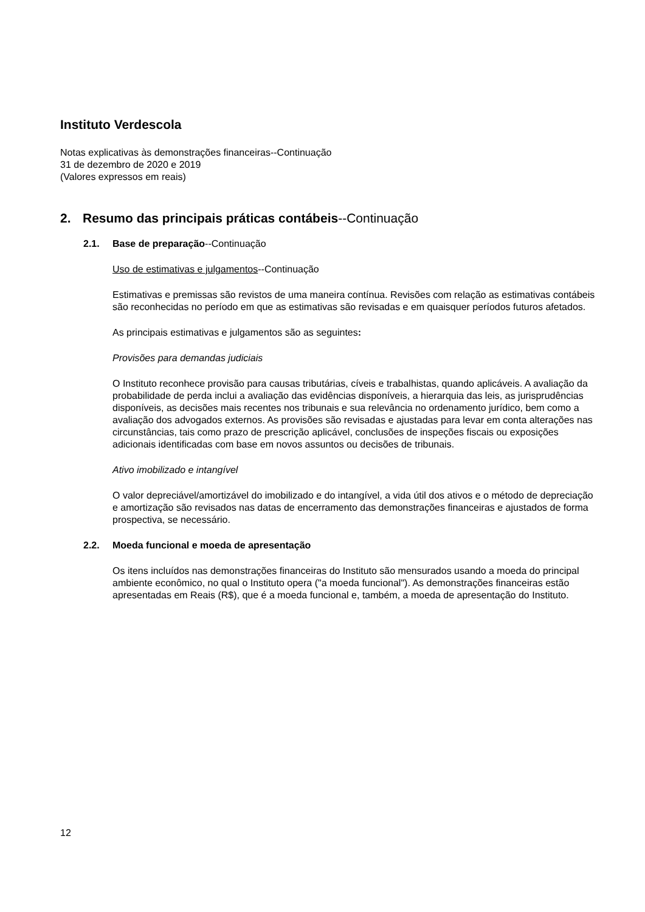Instituto Verdescola
Notas explicativas às demonstrações financeiras--Continuação
31 de dezembro de 2020 e 2019
(Valores expressos em reais)
2. Resumo das principais práticas contábeis--Continuação
2.1. Base de preparação--Continuação
Uso de estimativas e julgamentos--Continuação
Estimativas e premissas são revistos de uma maneira contínua. Revisões com relação as estimativas contábeis são reconhecidas no período em que as estimativas são revisadas e em quaisquer períodos futuros afetados.
As principais estimativas e julgamentos são as seguintes:
Provisões para demandas judiciais
O Instituto reconhece provisão para causas tributárias, cíveis e trabalhistas, quando aplicáveis. A avaliação da probabilidade de perda inclui a avaliação das evidências disponíveis, a hierarquia das leis, as jurisprudências disponíveis, as decisões mais recentes nos tribunais e sua relevância no ordenamento jurídico, bem como a avaliação dos advogados externos. As provisões são revisadas e ajustadas para levar em conta alterações nas circunstâncias, tais como prazo de prescrição aplicável, conclusões de inspeções fiscais ou exposições adicionais identificadas com base em novos assuntos ou decisões de tribunais.
Ativo imobilizado e intangível
O valor depreciável/amortizável do imobilizado e do intangível, a vida útil dos ativos e o método de depreciação e amortização são revisados nas datas de encerramento das demonstrações financeiras e ajustados de forma prospectiva, se necessário.
2.2. Moeda funcional e moeda de apresentação
Os itens incluídos nas demonstrações financeiras do Instituto são mensurados usando a moeda do principal ambiente econômico, no qual o Instituto opera ("a moeda funcional"). As demonstrações financeiras estão apresentadas em Reais (R$), que é a moeda funcional e, também, a moeda de apresentação do Instituto.
12